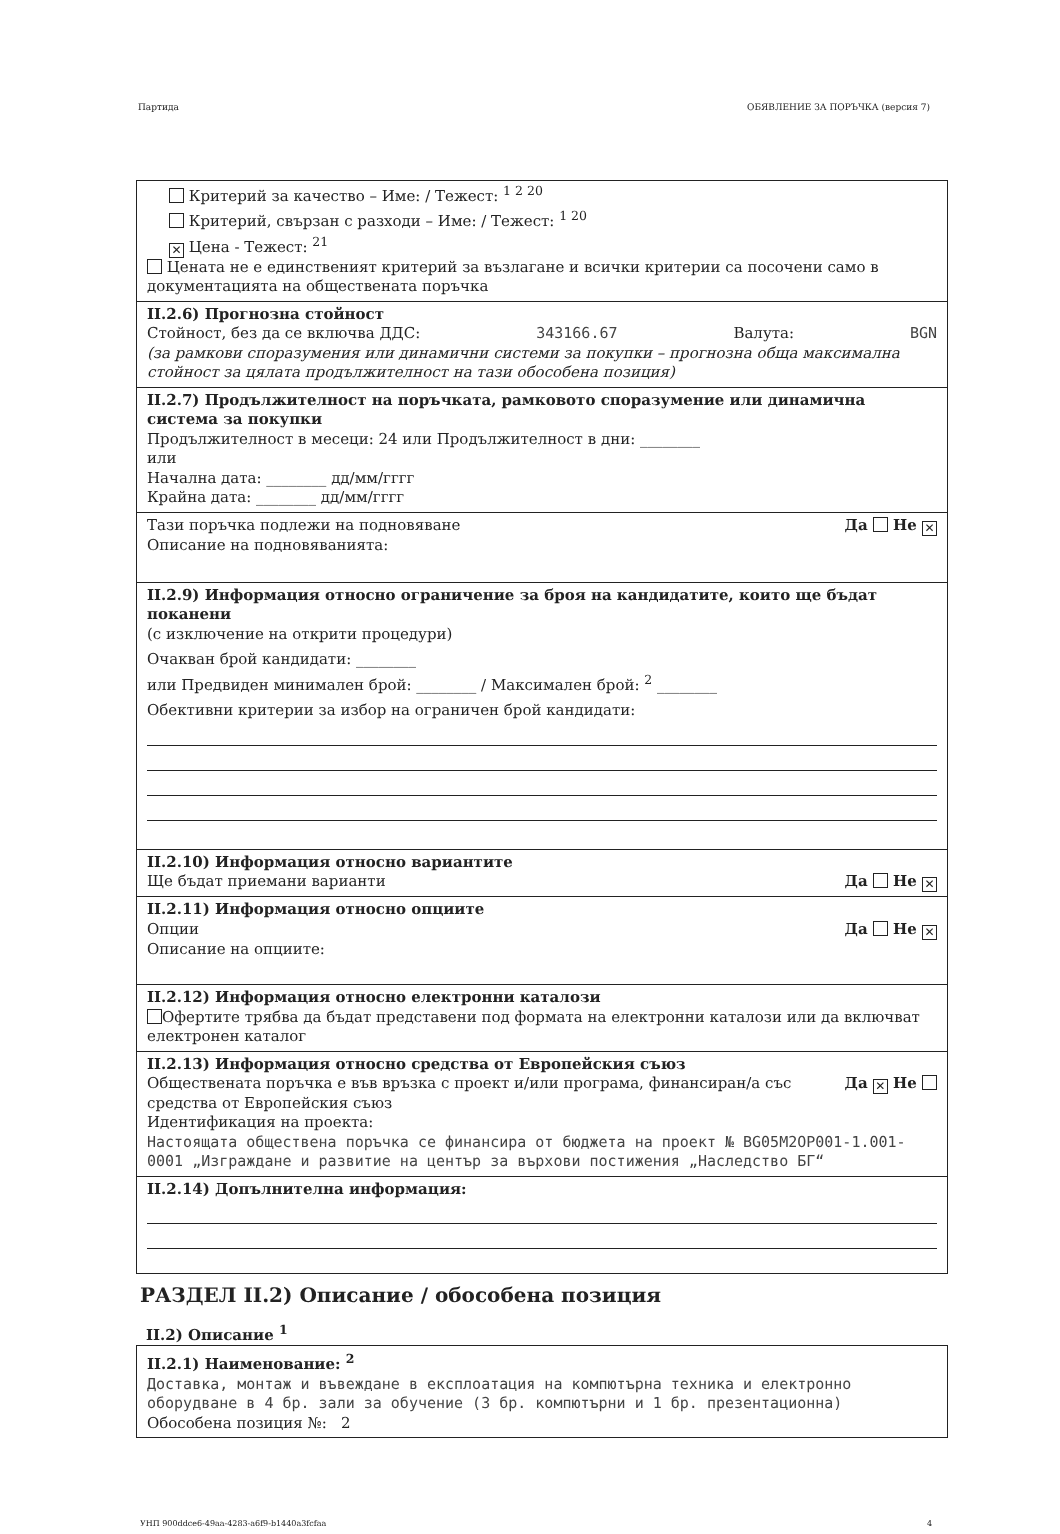Партида ОБЯВЛЕНИЕ ЗА ПОРЪЧКА (версия 7)
Критерий за качество – Име: / Тежест: <sup>1 2 20</sup>
Критерий, свързан с разходи – Име: / Тежест: <sup>1 20</sup>
✕ Цена - Тежест: <sup>21</sup>
Цената не е единственият критерий за възлагане и всички критерии са посочени само в документацията на обществената поръчка
II.2.6) Прогнозна стойност
Стойност, без да се включва ДДС: 343166.67 Валута: BGN
(за рамкови споразумения или динамични системи за покупки – прогнозна обща максимална стойност за цялата продължителност на тази обособена позиция)
II.2.7) Продължителност на поръчката, рамковото споразумение или динамична система за покупки
Продължителност в месеци: 24 или Продължителност в дни: ________
или
Начална дата: ________ дд/мм/гггг
Крайна дата: ________ дд/мм/гггг
Тази поръчка подлежи на подновяване Да Не ✕
Описание на подновяванията:
II.2.9) Информация относно ограничение за броя на кандидатите, които ще бъдат поканени
(с изключение на открити процедури)
Очакван брой кандидати: ________
или Предвиден минимален брой: ________ / Максимален брой: <sup>2</sup> ________
Обективни критерии за избор на ограничен брой кандидати:
II.2.10) Информация относно вариантите
Ще бъдат приемани варианти Да Не ✕
II.2.11) Информация относно опциите
Опции Да Не ✕
Описание на опциите:
II.2.12) Информация относно електронни каталози
Офертите трябва да бъдат представени под формата на електронни каталози или да включват електронен каталог
II.2.13) Информация относно средства от Европейския съюз
Обществената поръчка е във връзка с проект и/или програма, финансиран/а със средства от Европейския съюз Да ✕ Не
Идентификация на проекта:
Настоящата обществена поръчка се финансира от бюджета на проект № BG05M2OP001-1.001-0001 „Изграждане и развитие на център за върхови постижения „Наследство БГ“
II.2.14) Допълнителна информация:
РАЗДЕЛ II.2) Описание / обособена позиция
II.2) Описание <sup>1</sup>
II.2.1) Наименование: <sup>2</sup>
Доставка, монтаж и въвеждане в експлоатация на компютърна техника и електронно оборудване в 4 бр. зали за обучение (3 бр. компютърни и 1 бр. презентационна)
Обособена позиция №: 2
УНП 900ddce6-49aa-4283-a6f9-b1440a3fcfaa 4